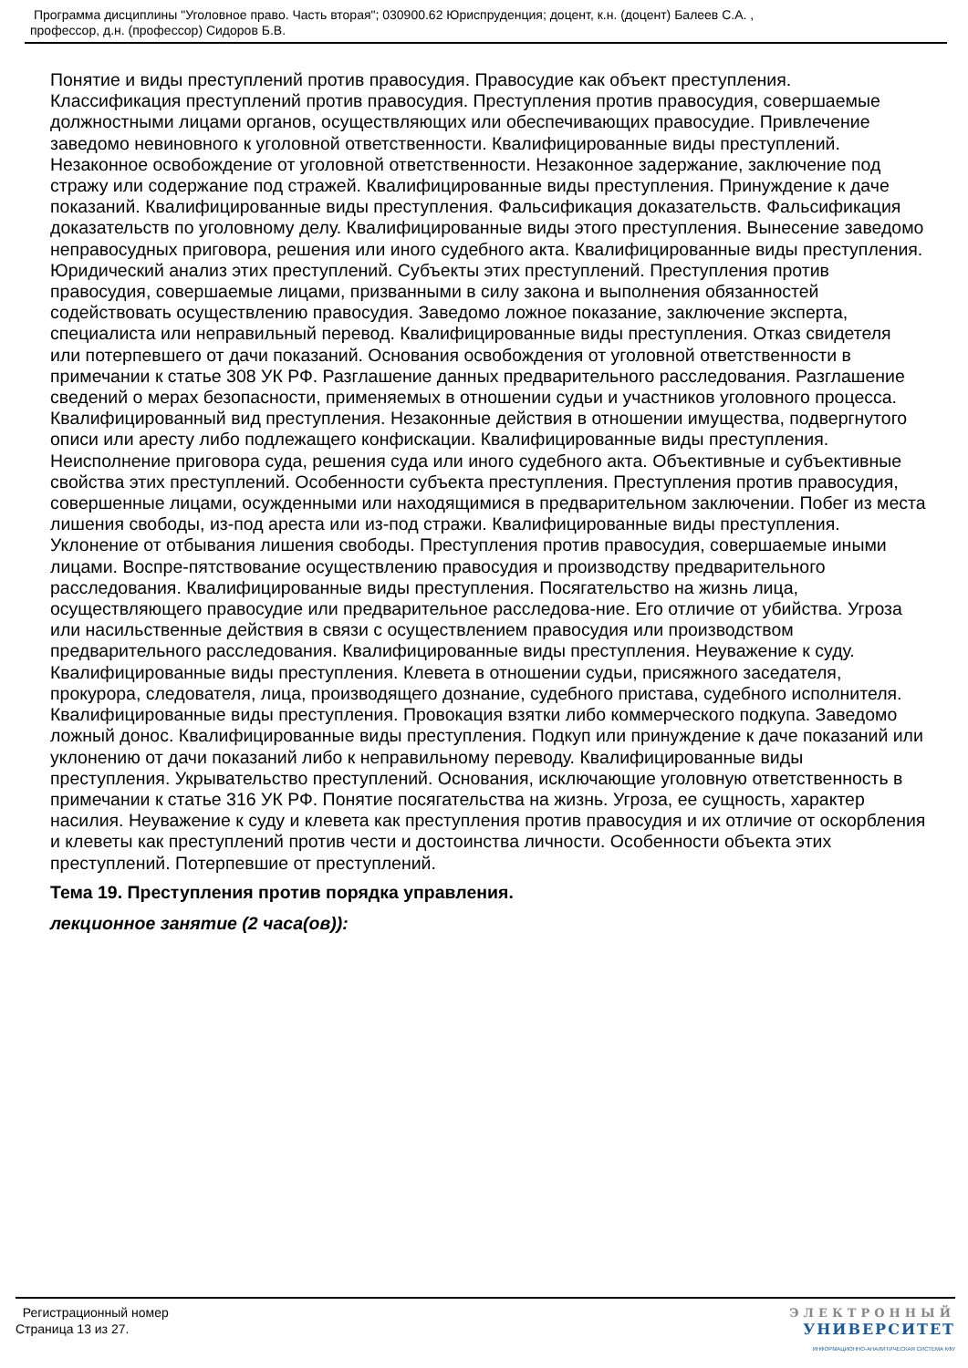Программа дисциплины "Уголовное право. Часть вторая"; 030900.62 Юриспруденция; доцент, к.н. (доцент) Балеев С.А. ,
профессор, д.н. (профессор) Сидоров Б.В.
Понятие и виды преступлений против правосудия. Правосудие как объект преступления. Классификация преступлений против правосудия. Преступления против правосудия, совершаемые должностными лицами органов, осуществляющих или обеспечивающих правосудие. Привлечение заведомо невиновного к уголовной ответственности. Квалифицированные виды преступлений. Незаконное освобождение от уголовной ответственности. Незаконное задержание, заключение под стражу или содержание под стражей. Квалифицированные виды преступления. Принуждение к даче показаний. Квалифицированные виды преступления. Фальсификация доказательств. Фальсификация доказательств по уголовному делу. Квалифицированные виды этого преступления. Вынесение заведомо неправосудных приговора, решения или иного судебного акта. Квалифицированные виды преступления. Юридический анализ этих преступлений. Субъекты этих преступлений. Преступления против правосудия, совершаемые лицами, призванными в силу закона и выполнения обязанностей содействовать осуществлению правосудия. Заведомо ложное показание, заключение эксперта, специалиста или неправильный перевод. Квалифицированные виды преступления. Отказ свидетеля или потерпевшего от дачи показаний. Основания освобождения от уголовной ответственности в примечании к статье 308 УК РФ. Разглашение данных предварительного расследования. Разглашение сведений о мерах безопасности, применяемых в отношении судьи и участников уголовного процесса. Квалифицированный вид преступления. Незаконные действия в отношении имущества, подвергнутого описи или аресту либо подлежащего конфискации. Квалифицированные виды преступления. Неисполнение приговора суда, решения суда или иного судебного акта. Объективные и субъективные свойства этих преступлений. Особенности субъекта преступления. Преступления против правосудия, совершенные лицами, осужденными или находящимися в предварительном заключении. Побег из места лишения свободы, из-под ареста или из-под стражи. Квалифицированные виды преступления. Уклонение от отбывания лишения свободы. Преступления против правосудия, совершаемые иными лицами. Воспре-пятствование осуществлению правосудия и производству предварительного расследования. Квалифицированные виды преступления. Посягательство на жизнь лица, осуществляющего правосудие или предварительное расследова-ние. Его отличие от убийства. Угроза или насильственные действия в связи с осуществлением правосудия или производством предварительного расследования. Квалифицированные виды преступления. Неуважение к суду. Квалифицированные виды преступления. Клевета в отношении судьи, присяжного заседателя, прокурора, следователя, лица, производящего дознание, судебного пристава, судебного исполнителя. Квалифицированные виды преступления. Провокация взятки либо коммерческого подкупа. Заведомо ложный донос. Квалифицированные виды преступления. Подкуп или принуждение к даче показаний или уклонению от дачи показаний либо к неправильному переводу. Квалифицированные виды преступления. Укрывательство преступлений. Основания, исключающие уголовную ответственность в примечании к статье 316 УК РФ. Понятие посягательства на жизнь. Угроза, ее сущность, характер насилия. Неуважение к суду и клевета как преступления против правосудия и их отличие от оскорбления и клеветы как преступлений против чести и достоинства личности. Особенности объекта этих преступлений. Потерпевшие от преступлений.
Тема 19. Преступления против порядка управления.
лекционное занятие (2 часа(ов)):
Регистрационный номер
Страница 13 из 27.
ЭЛЕКТРОННЫЙ
УНИВЕРСИТЕТ
ИНФОРМАЦИОННО-АНАЛИТИЧЕСКАЯ СИСТЕМА КФУ